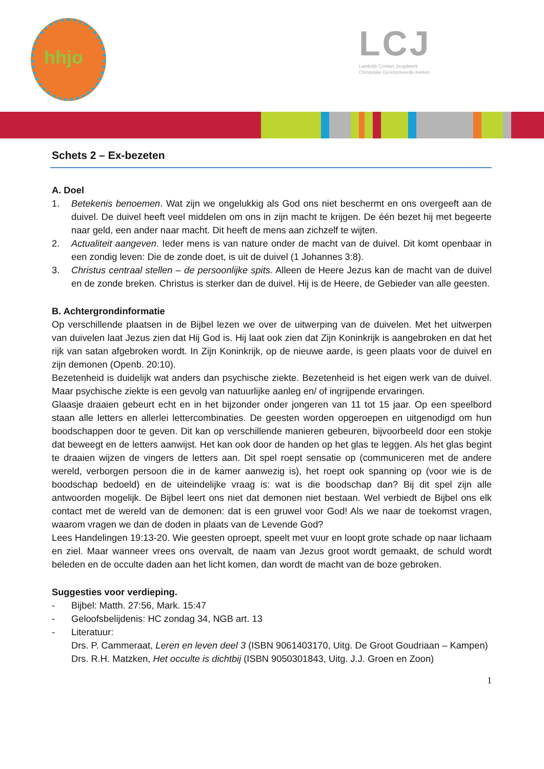hhjo
LCJ
Landelijk Contact Jeugdwerk
Christelijke Gereformeerde Kerken
Schets 2 – Ex-bezeten
A. Doel
1. Betekenis benoemen. Wat zijn we ongelukkig als God ons niet beschermt en ons overgeeft aan de duivel. De duivel heeft veel middelen om ons in zijn macht te krijgen. De één bezet hij met begeerte naar geld, een ander naar macht. Dit heeft de mens aan zichzelf te wijten.
2. Actualiteit aangeven. Ieder mens is van nature onder de macht van de duivel. Dit komt openbaar in een zondig leven: Die de zonde doet, is uit de duivel (1 Johannes 3:8).
3. Christus centraal stellen – de persoonlijke spits. Alleen de Heere Jezus kan de macht van de duivel en de zonde breken. Christus is sterker dan de duivel. Hij is de Heere, de Gebieder van alle geesten.
B. Achtergrondinformatie
Op verschillende plaatsen in de Bijbel lezen we over de uitwerping van de duivelen. Met het uitwerpen van duivelen laat Jezus zien dat Hij God is. Hij laat ook zien dat Zijn Koninkrijk is aangebroken en dat het rijk van satan afgebroken wordt. In Zijn Koninkrijk, op de nieuwe aarde, is geen plaats voor de duivel en zijn demonen (Openb. 20:10).
Bezetenheid is duidelijk wat anders dan psychische ziekte. Bezetenheid is het eigen werk van de duivel. Maar psychische ziekte is een gevolg van natuurlijke aanleg en/ of ingrijpende ervaringen.
Glaasje draaien gebeurt echt en in het bijzonder onder jongeren van 11 tot 15 jaar. Op een speelbord staan alle letters en allerlei lettercombinaties. De geesten worden opgeroepen en uitgenodigd om hun boodschappen door te geven. Dit kan op verschillende manieren gebeuren, bijvoorbeeld door een stokje dat beweegt en de letters aanwijst. Het kan ook door de handen op het glas te leggen. Als het glas begint te draaien wijzen de vingers de letters aan. Dit spel roept sensatie op (communiceren met de andere wereld, verborgen persoon die in de kamer aanwezig is), het roept ook spanning op (voor wie is de boodschap bedoeld) en de uiteindelijke vraag is: wat is die boodschap dan? Bij dit spel zijn alle antwoorden mogelijk. De Bijbel leert ons niet dat demonen niet bestaan. Wel verbiedt de Bijbel ons elk contact met de wereld van de demonen: dat is een gruwel voor God! Als we naar de toekomst vragen, waarom vragen we dan de doden in plaats van de Levende God?
Lees Handelingen 19:13-20. Wie geesten oproept, speelt met vuur en loopt grote schade op naar lichaam en ziel. Maar wanneer vrees ons overvalt, de naam van Jezus groot wordt gemaakt, de schuld wordt beleden en de occulte daden aan het licht komen, dan wordt de macht van de boze gebroken.
Suggesties voor verdieping.
- Bijbel: Matth. 27:56, Mark. 15:47
- Geloofsbelijdenis: HC zondag 34, NGB art. 13
- Literatuur:
Drs. P. Cammeraat, Leren en leven deel 3 (ISBN 9061403170, Uitg. De Groot Goudriaan – Kampen)
Drs. R.H. Matzken, Het occulte is dichtbij (ISBN 9050301843, Uitg. J.J. Groen en Zoon)
1